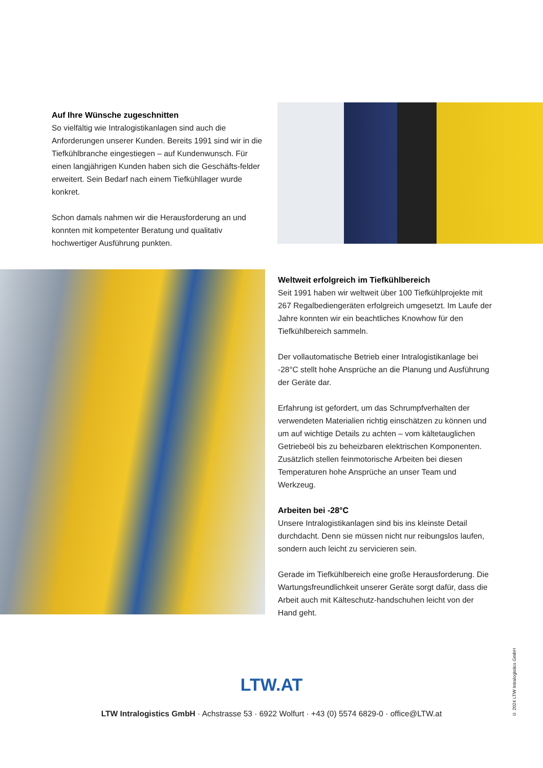Auf Ihre Wünsche zugeschnitten
So vielfältig wie Intralogistikanlagen sind auch die Anforderungen unserer Kunden. Bereits 1991 sind wir in die Tiefkühlbranche eingestiegen – auf Kundenwunsch. Für einen langjährigen Kunden haben sich die Geschäfts-felder erweitert. Sein Bedarf nach einem Tiefkühllager wurde konkret.
Schon damals nahmen wir die Herausforderung an und konnten mit kompetenter Beratung und qualitativ hochwertiger Ausführung punkten.
Weltweit erfolgreich im Tiefkühlbereich
Seit 1991 haben wir weltweit über 100 Tiefkühlprojekte mit 267 Regalbediengeräten erfolgreich umgesetzt. Im Laufe der Jahre konnten wir ein beachtliches Knowhow für den Tiefkühlbereich sammeln.
Der vollautomatische Betrieb einer Intralogistikanlage bei -28°C stellt hohe Ansprüche an die Planung und Ausführung der Geräte dar.
Erfahrung ist gefordert, um das Schrumpfverhalten der verwendeten Materialien richtig einschätzen zu können und um auf wichtige Details zu achten – vom kältetauglichen Getriebeöl bis zu beheizbaren elektrischen Komponenten. Zusätzlich stellen feinmotorische Arbeiten bei diesen Temperaturen hohe Ansprüche an unser Team und Werkzeug.
Arbeiten bei -28°C
Unsere Intralogistikanlagen sind bis ins kleinste Detail durchdacht. Denn sie müssen nicht nur reibungslos laufen, sondern auch leicht zu servicieren sein.
Gerade im Tiefkühlbereich eine große Herausforderung. Die Wartungsfreundlichkeit unserer Geräte sorgt dafür, dass die Arbeit auch mit Kälteschutz-handschuhen leicht von der Hand geht.
© 2024 LTW Intralogistics GmbH
LTW.AT
LTW Intralogistics GmbH · Achstrasse 53 · 6922 Wolfurt · +43 (0) 5574 6829-0 · office@LTW.at